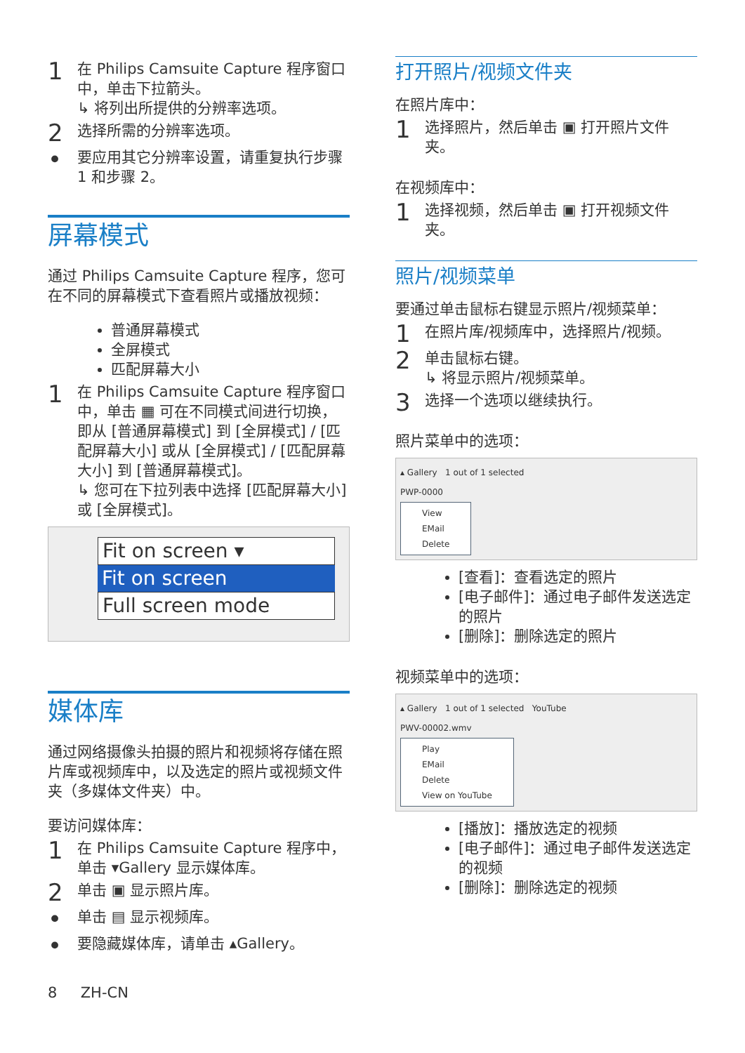1
在 Philips Camsuite Capture 程序窗口中，单击下拉箭头。
↳ 将列出所提供的分辨率选项。
2
选择所需的分辨率选项。
•
要应用其它分辨率设置，请重复执行步骤 1 和步骤 2。
屏幕模式
通过 Philips Camsuite Capture 程序，您可在不同的屏幕模式下查看照片或播放视频：
普通屏幕模式
全屏模式
匹配屏幕大小
1
在 Philips Camsuite Capture 程序窗口中，单击 ▦ 可在不同模式间进行切换，即从 [普通屏幕模式] 到 [全屏模式] / [匹配屏幕大小] 或从 [全屏模式] / [匹配屏幕大小] 到 [普通屏幕模式]。
↳ 您可在下拉列表中选择 [匹配屏幕大小] 或 [全屏模式]。
Fit on screen ▾
Fit on screen
Full screen mode
媒体库
通过网络摄像头拍摄的照片和视频将存储在照片库或视频库中，以及选定的照片或视频文件夹（多媒体文件夹）中。
要访问媒体库：
1
在 Philips Camsuite Capture 程序中，单击 ▾Gallery 显示媒体库。
2
单击 ▣ 显示照片库。
•
单击 ▤ 显示视频库。
•
要隐藏媒体库，请单击 ▴Gallery。
8 ZH-CN
打开照片/视频文件夹
在照片库中：
1
选择照片，然后单击 ▣ 打开照片文件夹。
在视频库中：
1
选择视频，然后单击 ▣ 打开视频文件夹。
照片/视频菜单
要通过单击鼠标右键显示照片/视频菜单：
1
在照片库/视频库中，选择照片/视频。
2
单击鼠标右键。
↳ 将显示照片/视频菜单。
3
选择一个选项以继续执行。
照片菜单中的选项：
▴ Gallery 1 out of 1 selected
PWP-0000
View
EMail
Delete
[查看]：查看选定的照片
[电子邮件]：通过电子邮件发送选定的照片
[删除]：删除选定的照片
视频菜单中的选项：
▴ Gallery 1 out of 1 selected YouTube
PWV-00002.wmv
Play
EMail
Delete
View on YouTube
[播放]：播放选定的视频
[电子邮件]：通过电子邮件发送选定的视频
[删除]：删除选定的视频